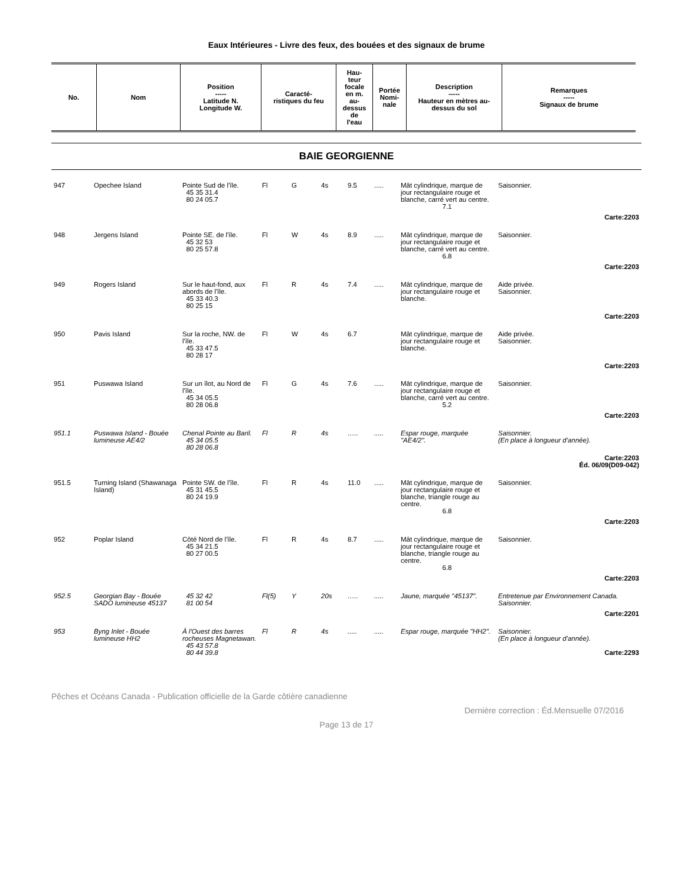Eaux Intérieures - Livre des feux, des bouées et des signaux de brume
| No. | Nom | Position ----- Latitude N. Longitude W. | Caracté- ristiques du feu | Hau- teur focale en m. au- dessus de l'eau | Portée Nomi- nale | Description ----- Hauteur en mètres au- dessus du sol | Remarques ----- Signaux de brume |
| --- | --- | --- | --- | --- | --- | --- | --- |
BAIE GEORGIENNE
| 947 | Opechee Island | Pointe Sud de l'île. 45 35 31.4 80 24 05.7 | Fl | G | 4s | 9.5 | ..... | Mât cylindrique, marque de jour rectangulaire rouge et blanche, carré vert au centre. 7.1 | Saisonnier. |
| Carte:2203 | | | | | | | | | |
| 948 | Jergens Island | Pointe SE. de l'île. 45 32 53 80 25 57.8 | Fl | W | 4s | 8.9 | ..... | Mât cylindrique, marque de jour rectangulaire rouge et blanche, carré vert au centre. 6.8 | Saisonnier. |
| Carte:2203 | | | | | | | | | |
| 949 | Rogers Island | Sur le haut-fond, aux abords de l'île. 45 33 40.3 80 25 15 | Fl | R | 4s | 7.4 | ..... | Mât cylindrique, marque de jour rectangulaire rouge et blanche. | Aide privée. Saisonnier. |
| Carte:2203 | | | | | | | | | |
| 950 | Pavis Island | Sur la roche, NW. de l'île. 45 33 47.5 80 28 17 | Fl | W | 4s | 6.7 | | Mât cylindrique, marque de jour rectangulaire rouge et blanche. | Aide privée. Saisonnier. |
| Carte:2203 | | | | | | | | | |
| 951 | Puswawa Island | Sur un îlot, au Nord de l'île. 45 34 05.5 80 28 06.8 | Fl | G | 4s | 7.6 | ..... | Mât cylindrique, marque de jour rectangulaire rouge et blanche, carré vert au centre. 5.2 | Saisonnier. |
| Carte:2203 | | | | | | | | | |
| 951.1 | Puswawa Island - Bouée lumineuse AE4/2 | Chenal Pointe au Baril. 45 34 05.5 80 28 06.8 | Fl | R | 4s | ….. | ..... | Espar rouge, marquée "AE4/2". | Saisonnier. (En place à longueur d'année). |
| Carte:2203 Éd. 06/09(D09-042) | | | | | | | | | |
| 951.5 | Turning Island (Shawanaga Island) | Pointe SW. de l'île. 45 31 45.5 80 24 19.9 | Fl | R | 4s | 11.0 | ..... | Mât cylindrique, marque de jour rectangulaire rouge et blanche, triangle rouge au centre. 6.8 | Saisonnier. |
| Carte:2203 | | | | | | | | | |
| 952 | Poplar Island | Côté Nord de l'île. 45 34 21.5 80 27 00.5 | Fl | R | 4s | 8.7 | ..... | Mât cylindrique, marque de jour rectangulaire rouge et blanche, triangle rouge au centre. 6.8 | Saisonnier. |
| Carte:2203 | | | | | | | | | |
| 952.5 | Georgian Bay - Bouée SADO lumineuse 45137 | 45 32 42 81 00 54 | Fl(5) | Y | 20s | ….. | ..... | Jaune, marquée "45137". | Entretenue par Environnement Canada. Saisonnier. |
| Carte:2201 | | | | | | | | | |
| 953 | Byng Inlet - Bouée lumineuse HH2 | À l'Ouest des barres rocheuses Magnetawan. 45 43 57.8 80 44 39.8 | Fl | R | 4s | ..... | ..... | Espar rouge, marquée "HH2". | Saisonnier. (En place à longueur d'année). Carte:2293 |
Pêches et Océans Canada - Publication officielle de la Garde côtière canadienne
Dernière correction : Éd.Mensuelle 07/2016
Page 13 de 17